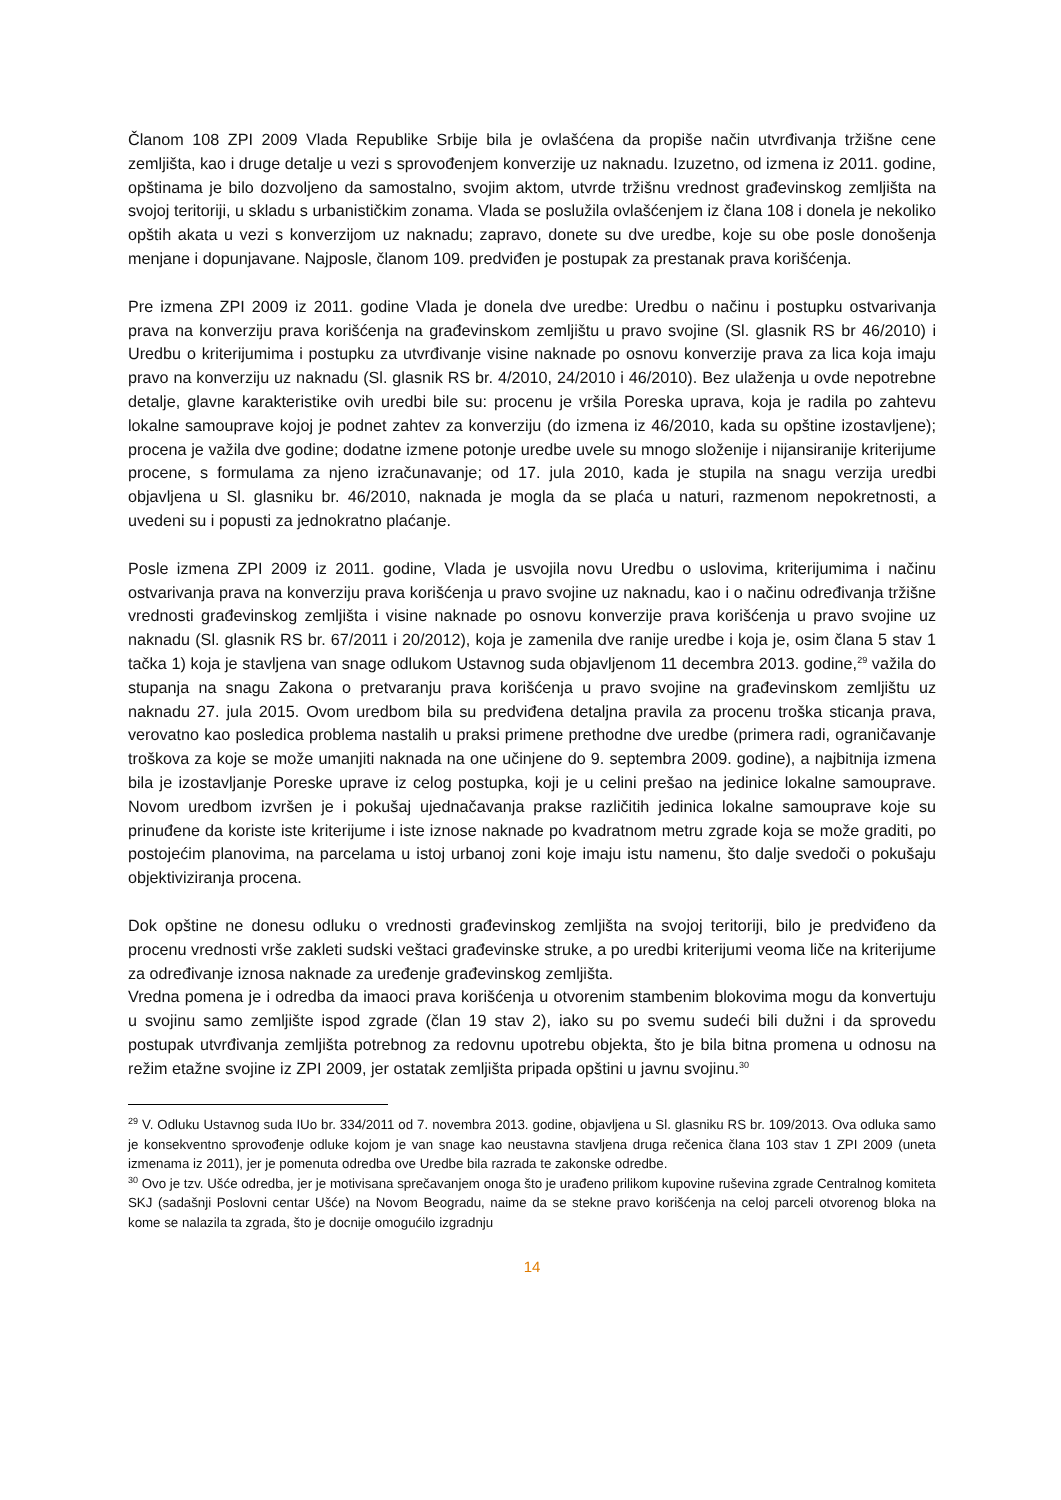Članom 108 ZPI 2009 Vlada Republike Srbije bila je ovlašćena da propiše način utvrđivanja tržišne cene zemljišta, kao i druge detalje u vezi s sprovođenjem konverzije uz naknadu. Izuzetno, od izmena iz 2011. godine, opštinama je bilo dozvoljeno da samostalno, svojim aktom, utvrde tržišnu vrednost građevinskog zemljišta na svojoj teritoriji, u skladu s urbanističkim zonama. Vlada se poslužila ovlašćenjem iz člana 108 i donela je nekoliko opštih akata u vezi s konverzijom uz naknadu; zapravo, donete su dve uredbe, koje su obe posle donošenja menjane i dopunjavane. Najposle, članom 109. predviđen je postupak za prestanak prava korišćenja.
Pre izmena ZPI 2009 iz 2011. godine Vlada je donela dve uredbe: Uredbu o načinu i postupku ostvarivanja prava na konverziju prava korišćenja na građevinskom zemljištu u pravo svojine (Sl. glasnik RS br 46/2010) i Uredbu o kriterijumima i postupku za utvrđivanje visine naknade po osnovu konverzije prava za lica koja imaju pravo na konverziju uz naknadu (Sl. glasnik RS br. 4/2010, 24/2010 i 46/2010). Bez ulaženja u ovde nepotrebne detalje, glavne karakteristike ovih uredbi bile su: procenu je vršila Poreska uprava, koja je radila po zahtevu lokalne samouprave kojoj je podnet zahtev za konverziju (do izmena iz 46/2010, kada su opštine izostavljene); procena je važila dve godine; dodatne izmene potonje uredbe uvele su mnogo složenije i nijansiranije kriterijume procene, s formulama za njeno izračunavanje; od 17. jula 2010, kada je stupila na snagu verzija uredbi objavljena u Sl. glasniku br. 46/2010, naknada je mogla da se plaća u naturi, razmenom nepokretnosti, a uvedeni su i popusti za jednokratno plaćanje.
Posle izmena ZPI 2009 iz 2011. godine, Vlada je usvojila novu Uredbu o uslovima, kriterijumima i načinu ostvarivanja prava na konverziju prava korišćenja u pravo svojine uz naknadu, kao i o načinu određivanja tržišne vrednosti građevinskog zemljišta i visine naknade po osnovu konverzije prava korišćenja u pravo svojine uz naknadu (Sl. glasnik RS br. 67/2011 i 20/2012), koja je zamenila dve ranije uredbe i koja je, osim člana 5 stav 1 tačka 1) koja je stavljena van snage odlukom Ustavnog suda objavljenom 11 decembra 2013. godine,<sup>29</sup> važila do stupanja na snagu Zakona o pretvaranju prava korišćenja u pravo svojine na građevinskom zemljištu uz naknadu 27. jula 2015. Ovom uredbom bila su predviđena detaljna pravila za procenu troška sticanja prava, verovatno kao posledica problema nastalih u praksi primene prethodne dve uredbe (primera radi, ograničavanje troškova za koje se može umanjiti naknada na one učinjene do 9. septembra 2009. godine), a najbitnija izmena bila je izostavljanje Poreske uprave iz celog postupka, koji je u celini prešao na jedinice lokalne samouprave. Novom uredbom izvršen je i pokušaj ujednačavanja prakse različitih jedinica lokalne samouprave koje su prinuđene da koriste iste kriterijume i iste iznose naknade po kvadratnom metru zgrade koja se može graditi, po postojećim planovima, na parcelama u istoj urbanoj zoni koje imaju istu namenu, što dalje svedoči o pokušaju objektiviziranja procena.
Dok opštine ne donesu odluku o vrednosti građevinskog zemljišta na svojoj teritoriji, bilo je predviđeno da procenu vrednosti vrše zakleti sudski veštaci građevinske struke, a po uredbi kriterijumi veoma liče na kriterijume za određivanje iznosa naknade za uređenje građevinskog zemljišta.
Vredna pomena je i odredba da imaoci prava korišćenja u otvorenim stambenim blokovima mogu da konvertuju u svojinu samo zemljište ispod zgrade (član 19 stav 2), iako su po svemu sudeći bili dužni i da sprovedu postupak utvrđivanja zemljišta potrebnog za redovnu upotrebu objekta, što je bila bitna promena u odnosu na režim etažne svojine iz ZPI 2009, jer ostatak zemljišta pripada opštini u javnu svojinu.<sup>30</sup>
<sup>29</sup> V. Odluku Ustavnog suda IUo br. 334/2011 od 7. novembra 2013. godine, objavljena u Sl. glasniku RS br. 109/2013. Ova odluka samo je konsekventno sprovođenje odluke kojom je van snage kao neustavna stavljena druga rečenica člana 103 stav 1 ZPI 2009 (uneta izmenama iz 2011), jer je pomenuta odredba ove Uredbe bila razrada te zakonske odredbe.
<sup>30</sup> Ovo je tzv. Ušće odredba, jer je motivisana sprečavanjem onoga što je urađeno prilikom kupovine ruševina zgrade Centralnog komiteta SKJ (sadašnji Poslovni centar Ušće) na Novom Beogradu, naime da se stekne pravo korišćenja na celoj parceli otvorenog bloka na kome se nalazila ta zgrada, što je docnije omogućilo izgradnju
14